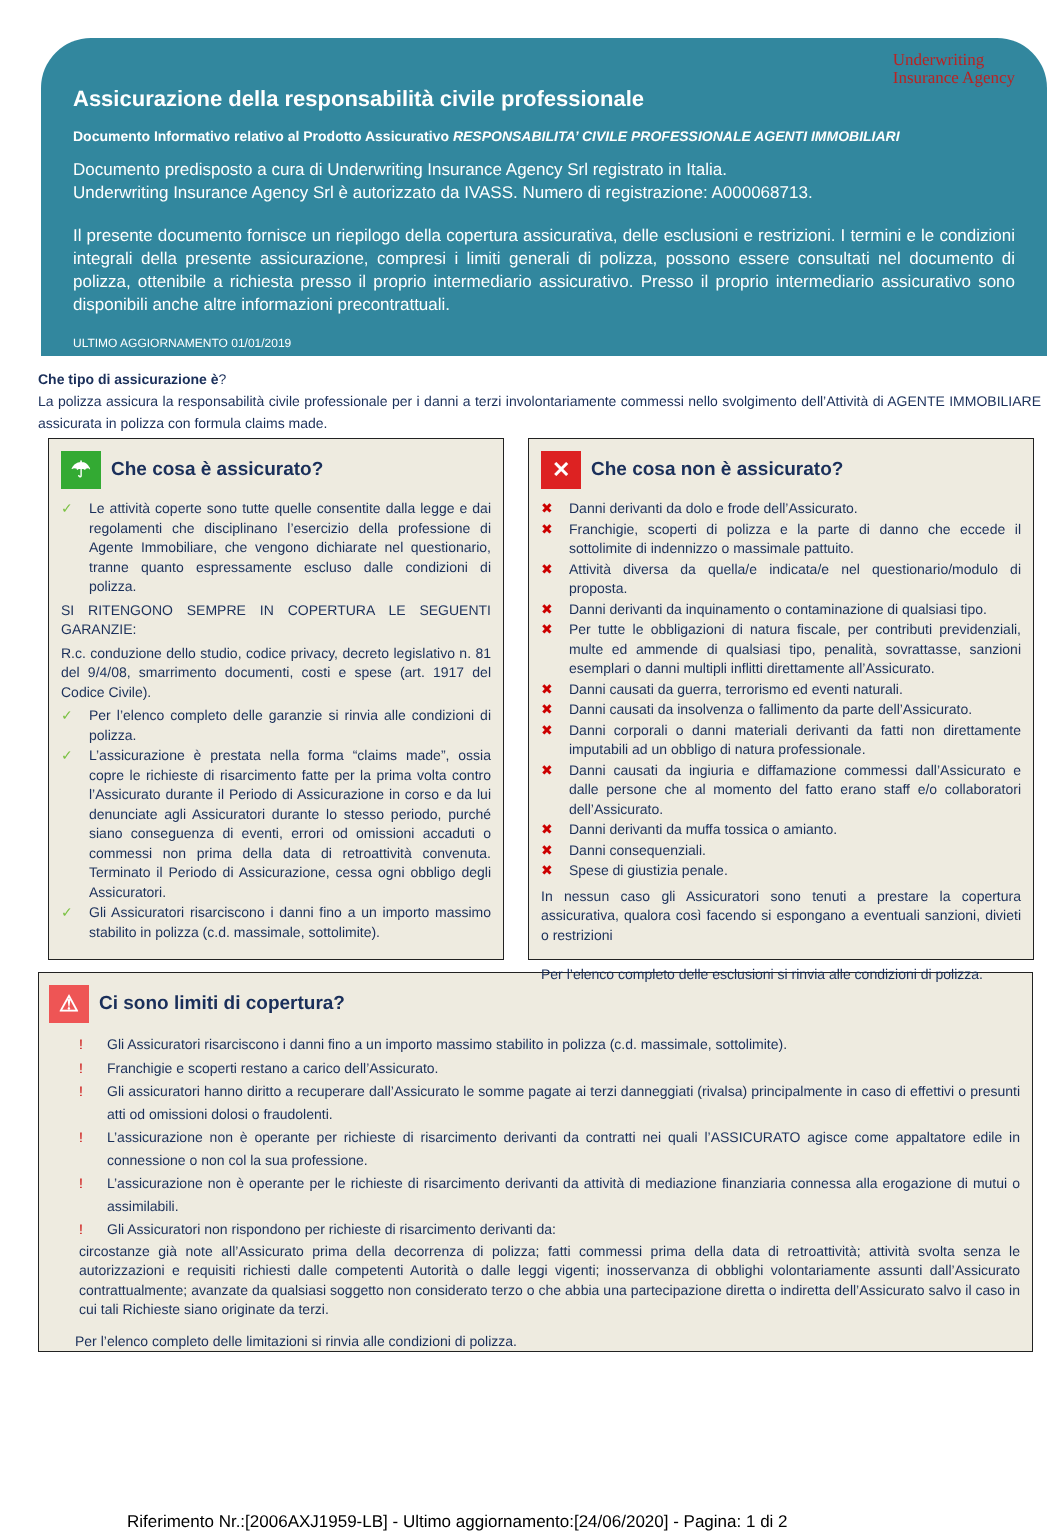Assicurazione della responsabilità civile professionale Underwriting
Insurance Agency
Documento Informativo relativo al Prodotto Assicurativo RESPONSABILITA’ CIVILE PROFESSIONALE AGENTI IMMOBILIARI
Documento predisposto a cura di Underwriting Insurance Agency Srl registrato in Italia.
Underwriting Insurance Agency Srl è autorizzato da IVASS. Numero di registrazione: A000068713.
Il presente documento fornisce un riepilogo della copertura assicurativa, delle esclusioni e restrizioni. I termini e le condizioni integrali della presente assicurazione, compresi i limiti generali di polizza, possono essere consultati nel documento di polizza, ottenibile a richiesta presso il proprio intermediario assicurativo. Presso il proprio intermediario assicurativo sono disponibili anche altre informazioni precontrattuali.
ULTIMO AGGIORNAMENTO 01/01/2019
Che tipo di assicurazione è?
La polizza assicura la responsabilità civile professionale per i danni a terzi involontariamente commessi nello svolgimento dell’Attività di AGENTE IMMOBILIARE assicurata in polizza con formula claims made.
☂ Che cosa è assicurato?
✓ Le attività coperte sono tutte quelle consentite dalla legge e dai regolamenti che disciplinano l’esercizio della professione di Agente Immobiliare, che vengono dichiarate nel questionario, tranne quanto espressamente escluso dalle condizioni di polizza.
SI RITENGONO SEMPRE IN COPERTURA LE SEGUENTI GARANZIE:
R.c. conduzione dello studio, codice privacy, decreto legislativo n. 81 del 9/4/08, smarrimento documenti, costi e spese (art. 1917 del Codice Civile).
✓ Per l’elenco completo delle garanzie si rinvia alle condizioni di polizza.
✓ L’assicurazione è prestata nella forma “claims made”, ossia copre le richieste di risarcimento fatte per la prima volta contro l’Assicurato durante il Periodo di Assicurazione in corso e da lui denunciate agli Assicuratori durante lo stesso periodo, purché siano conseguenza di eventi, errori od omissioni accaduti o commessi non prima della data di retroattività convenuta. Terminato il Periodo di Assicurazione, cessa ogni obbligo degli Assicuratori.
✓ Gli Assicuratori risarciscono i danni fino a un importo massimo stabilito in polizza (c.d. massimale, sottolimite).
✕ Che cosa non è assicurato?
✖ Danni derivanti da dolo e frode dell’Assicurato.
✖ Franchigie, scoperti di polizza e la parte di danno che eccede il sottolimite di indennizzo o massimale pattuito.
✖ Attività diversa da quella/e indicata/e nel questionario/modulo di proposta.
✖ Danni derivanti da inquinamento o contaminazione di qualsiasi tipo.
✖ Per tutte le obbligazioni di natura fiscale, per contributi previdenziali, multe ed ammende di qualsiasi tipo, penalità, sovrattasse, sanzioni esemplari o danni multipli inflitti direttamente all’Assicurato.
✖ Danni causati da guerra, terrorismo ed eventi naturali.
✖ Danni causati da insolvenza o fallimento da parte dell’Assicurato.
✖ Danni corporali o danni materiali derivanti da fatti non direttamente imputabili ad un obbligo di natura professionale.
✖ Danni causati da ingiuria e diffamazione commessi dall’Assicurato e dalle persone che al momento del fatto erano staff e/o collaboratori dell’Assicurato.
✖ Danni derivanti da muffa tossica o amianto.
✖ Danni consequenziali.
✖ Spese di giustizia penale.
In nessun caso gli Assicuratori sono tenuti a prestare la copertura assicurativa, qualora così facendo si espongano a eventuali sanzioni, divieti o restrizioni
Per l’elenco completo delle esclusioni si rinvia alle condizioni di polizza.
⚠ Ci sono limiti di copertura?
! Gli Assicuratori risarciscono i danni fino a un importo massimo stabilito in polizza (c.d. massimale, sottolimite).
! Franchigie e scoperti restano a carico dell’Assicurato.
! Gli assicuratori hanno diritto a recuperare dall’Assicurato le somme pagate ai terzi danneggiati (rivalsa) principalmente in caso di effettivi o presunti atti od omissioni dolosi o fraudolenti.
! L’assicurazione non è operante per richieste di risarcimento derivanti da contratti nei quali l’ASSICURATO agisce come appaltatore edile in connessione o non col la sua professione.
! L’assicurazione non è operante per le richieste di risarcimento derivanti da attività di mediazione finanziaria connessa alla erogazione di mutui o assimilabili.
! Gli Assicuratori non rispondono per richieste di risarcimento derivanti da:
circostanze già note all’Assicurato prima della decorrenza di polizza; fatti commessi prima della data di retroattività; attività svolta senza le autorizzazioni e requisiti richiesti dalle competenti Autorità o dalle leggi vigenti; inosservanza di obblighi volontariamente assunti dall’Assicurato contrattualmente; avanzate da qualsiasi soggetto non considerato terzo o che abbia una partecipazione diretta o indiretta dell’Assicurato salvo il caso in cui tali Richieste siano originate da terzi.
Per l’elenco completo delle limitazioni si rinvia alle condizioni di polizza.
Riferimento Nr.:[2006AXJ1959-LB] - Ultimo aggiornamento:[24/06/2020] - Pagina: 1 di 2